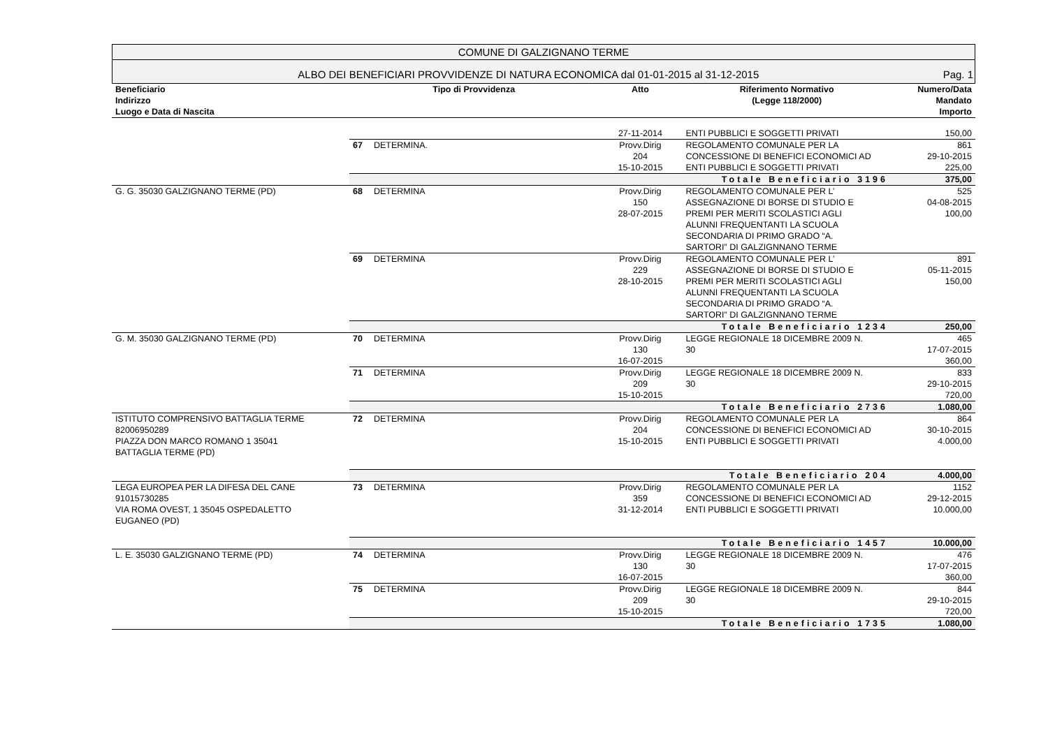COMUNE DI GALZIGNANO TERME
ALBO DEI BENEFICIARI PROVVIDENZE DI NATURA ECONOMICA dal 01-01-2015 al 31-12-2015 Pag. 1
| Beneficiario Indirizzo Luogo e Data di Nascita | Tipo di Provvidenza | | Atto | Riferimento Normativo (Legge 118/2000) | Numero/Data Mandato Importo |
| --- | --- | --- | --- | --- | --- |
| | | | 27-11-2014 | ENTI PUBBLICI E SOGGETTI PRIVATI | 150,00 |
| | 67 | DETERMINA. | Provv.Dirig 204 15-10-2015 | REGOLAMENTO COMUNALE PER LA CONCESSIONE DI BENEFICI ECONOMICI AD ENTI PUBBLICI E SOGGETTI PRIVATI | 861 29-10-2015 225,00 |
| | Totale Beneficiario 3196 | | | | 375,00 |
| G. G. 35030 GALZIGNANO TERME (PD) | 68 | DETERMINA | Provv.Dirig 150 28-07-2015 | REGOLAMENTO COMUNALE PER L’ ASSEGNAZIONE DI BORSE DI STUDIO E PREMI PER MERITI SCOLASTICI AGLI ALUNNI FREQUENTANTI LA SCUOLA SECONDARIA DI PRIMO GRADO “A. SARTORI” DI GALZIGNNANO TERME | 525 04-08-2015 100,00 |
| | 69 | DETERMINA | Provv.Dirig 229 28-10-2015 | REGOLAMENTO COMUNALE PER L’ ASSEGNAZIONE DI BORSE DI STUDIO E PREMI PER MERITI SCOLASTICI AGLI ALUNNI FREQUENTANTI LA SCUOLA SECONDARIA DI PRIMO GRADO “A. SARTORI” DI GALZIGNNANO TERME | 891 05-11-2015 150,00 |
| | Totale Beneficiario 1234 | | | | 250,00 |
| G. M. 35030 GALZIGNANO TERME (PD) | 70 | DETERMINA | Provv.Dirig 130 16-07-2015 | LEGGE REGIONALE 18 DICEMBRE 2009 N. 30 | 465 17-07-2015 360,00 |
| | 71 | DETERMINA | Provv.Dirig 209 15-10-2015 | LEGGE REGIONALE 18 DICEMBRE 2009 N. 30 | 833 29-10-2015 720,00 |
| | Totale Beneficiario 2736 | | | | 1.080,00 |
| ISTITUTO COMPRENSIVO BATTAGLIA TERME 82006950289 PIAZZA DON MARCO ROMANO 1 35041 BATTAGLIA TERME (PD) | 72 | DETERMINA | Provv.Dirig 204 15-10-2015 | REGOLAMENTO COMUNALE PER LA CONCESSIONE DI BENEFICI ECONOMICI AD ENTI PUBBLICI E SOGGETTI PRIVATI | 864 30-10-2015 4.000,00 |
| | Totale Beneficiario 204 | | | | 4.000,00 |
| LEGA EUROPEA PER LA DIFESA DEL CANE 91015730285 VIA ROMA OVEST, 1 35045 OSPEDALETTO EUGANEO (PD) | 73 | DETERMINA | Provv.Dirig 359 31-12-2014 | REGOLAMENTO COMUNALE PER LA CONCESSIONE DI BENEFICI ECONOMICI AD ENTI PUBBLICI E SOGGETTI PRIVATI | 1152 29-12-2015 10.000,00 |
| | Totale Beneficiario 1457 | | | | 10.000,00 |
| L. E. 35030 GALZIGNANO TERME (PD) | 74 | DETERMINA | Provv.Dirig 130 16-07-2015 | LEGGE REGIONALE 18 DICEMBRE 2009 N. 30 | 476 17-07-2015 360,00 |
| | 75 | DETERMINA | Provv.Dirig 209 15-10-2015 | LEGGE REGIONALE 18 DICEMBRE 2009 N. 30 | 844 29-10-2015 720,00 |
| | Totale Beneficiario 1735 | | | | 1.080,00 |